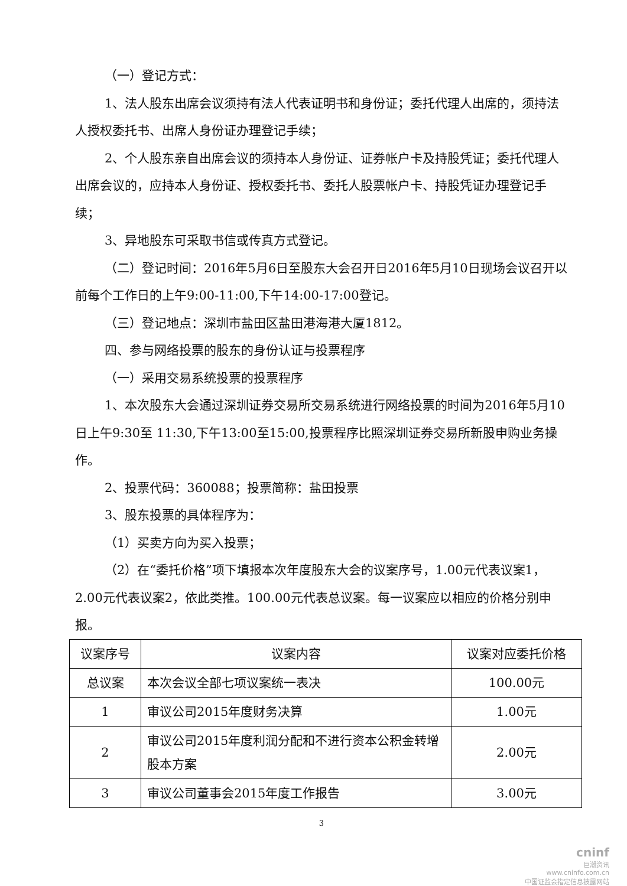（一）登记方式：
1、法人股东出席会议须持有法人代表证明书和身份证；委托代理人出席的，须持法人授权委托书、出席人身份证办理登记手续；
2、个人股东亲自出席会议的须持本人身份证、证券帐户卡及持股凭证；委托代理人出席会议的，应持本人身份证、授权委托书、委托人股票帐户卡、持股凭证办理登记手续；
3、异地股东可采取书信或传真方式登记。
（二）登记时间：2016年5月6日至股东大会召开日2016年5月10日现场会议召开以前每个工作日的上午9:00-11:00,下午14:00-17:00登记。
（三）登记地点：深圳市盐田区盐田港海港大厦1812。
四、参与网络投票的股东的身份认证与投票程序
（一）采用交易系统投票的投票程序
1、本次股东大会通过深圳证券交易所交易系统进行网络投票的时间为2016年5月10日上午9:30至 11:30,下午13:00至15:00,投票程序比照深圳证券交易所新股申购业务操作。
2、投票代码：360088；投票简称：盐田投票
3、股东投票的具体程序为：
（1）买卖方向为买入投票；
（2）在“委托价格”项下填报本次年度股东大会的议案序号，1.00元代表议案1，2.00元代表议案2，依此类推。100.00元代表总议案。每一议案应以相应的价格分别申报。
| 议案序号 | 议案内容 | 议案对应委托价格 |
| 总议案 | 本次会议全部七项议案统一表决 | 100.00元 |
| 1 | 审议公司2015年度财务决算 | 1.00元 |
| 2 | 审议公司2015年度利润分配和不进行资本公积金转增股本方案 | 2.00元 |
| 3 | 审议公司董事会2015年度工作报告 | 3.00元 |
3
cninf
巨潮资讯
www.cninfo.com.cn
中国证监会指定信息披露网站